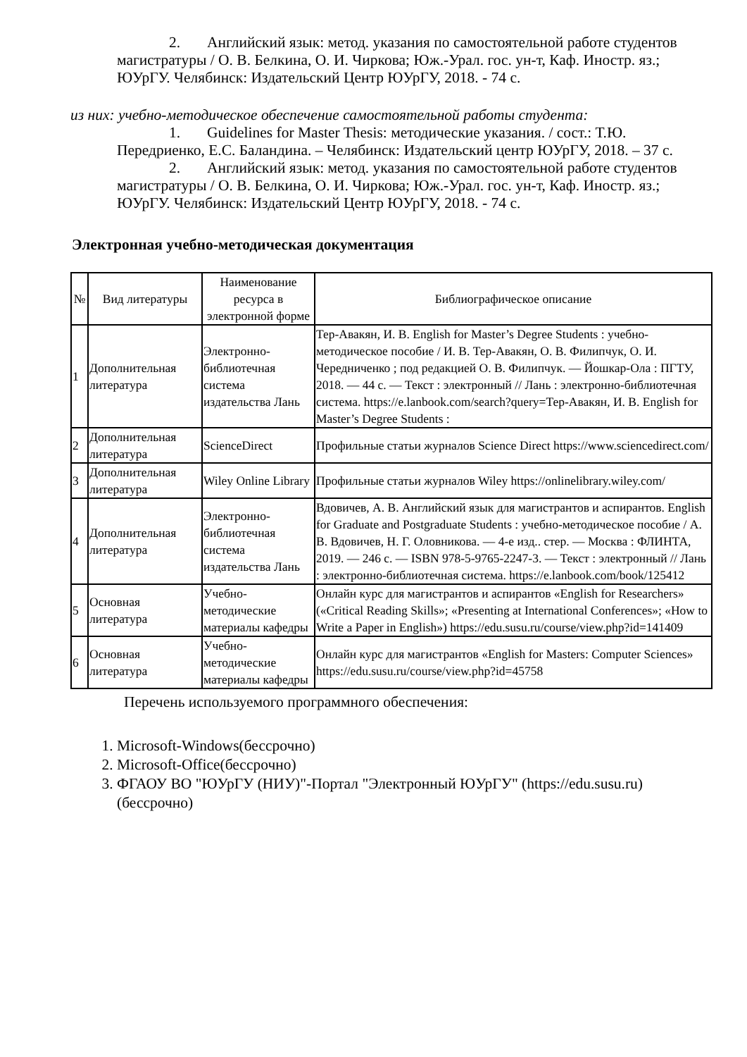2. Английский язык: метод. указания по самостоятельной работе студентов магистратуры / О. В. Белкина, О. И. Чиркова; Юж.-Урал. гос. ун-т, Каф. Иностр. яз.; ЮУрГУ. Челябинск: Издательский Центр ЮУрГУ, 2018. - 74 с.
из них: учебно-методическое обеспечение самостоятельной работы студента:
1. Guidelines for Master Thesis: методические указания. / сост.: Т.Ю. Передриенко, Е.С. Баландина. – Челябинск: Издательский центр ЮУрГУ, 2018. – 37 с.
2. Английский язык: метод. указания по самостоятельной работе студентов магистратуры / О. В. Белкина, О. И. Чиркова; Юж.-Урал. гос. ун-т, Каф. Иностр. яз.; ЮУрГУ. Челябинск: Издательский Центр ЮУрГУ, 2018. - 74 с.
Электронная учебно-методическая документация
| № | Вид литературы | Наименование ресурса в электронной форме | Библиографическое описание |
| --- | --- | --- | --- |
| 1 | Дополнительная литература | Электронно-библиотечная система издательства Лань | Тер-Авакян, И. В. English for Master’s Degree Students : учебно-методическое пособие / И. В. Тер-Авакян, О. В. Филипчук, О. И. Чередниченко ; под редакцией О. В. Филипчук. — Йошкар-Ола : ПГТУ, 2018. — 44 с. — Текст : электронный // Лань : электронно-библиотечная система. https://e.lanbook.com/search?query=Тер-Авакян, И. В. English for Master’s Degree Students : |
| 2 | Дополнительная литература | ScienceDirect | Профильные статьи журналов Science Direct https://www.sciencedirect.com/ |
| 3 | Дополнительная литература | Wiley Online Library | Профильные статьи журналов Wiley https://onlinelibrary.wiley.com/ |
| 4 | Дополнительная литература | Электронно-библиотечная система издательства Лань | Вдовичев, А. В. Английский язык для магистрантов и аспирантов. English for Graduate and Postgraduate Students : учебно-методическое пособие / А. В. Вдовичев, Н. Г. Оловникова. — 4-е изд.. стер. — Москва : ФЛИНТА, 2019. — 246 с. — ISBN 978-5-9765-2247-3. — Текст : электронный // Лань : электронно-библиотечная система. https://e.lanbook.com/book/125412 |
| 5 | Основная литература | Учебно-методические материалы кафедры | Онлайн курс для магистрантов и аспирантов «English for Researchers» («Critical Reading Skills»; «Presenting at International Conferences»; «How to Write a Paper in English») https://edu.susu.ru/course/view.php?id=141409 |
| 6 | Основная литература | Учебно-методические материалы кафедры | Онлайн курс для магистрантов «English for Masters: Computer Sciences» https://edu.susu.ru/course/view.php?id=45758 |
Перечень используемого программного обеспечения:
1. Microsoft-Windows(бессрочно)
2. Microsoft-Office(бессрочно)
3. ФГАОУ ВО "ЮУрГУ (НИУ)"-Портал "Электронный ЮУрГУ" (https://edu.susu.ru)(бессрочно)